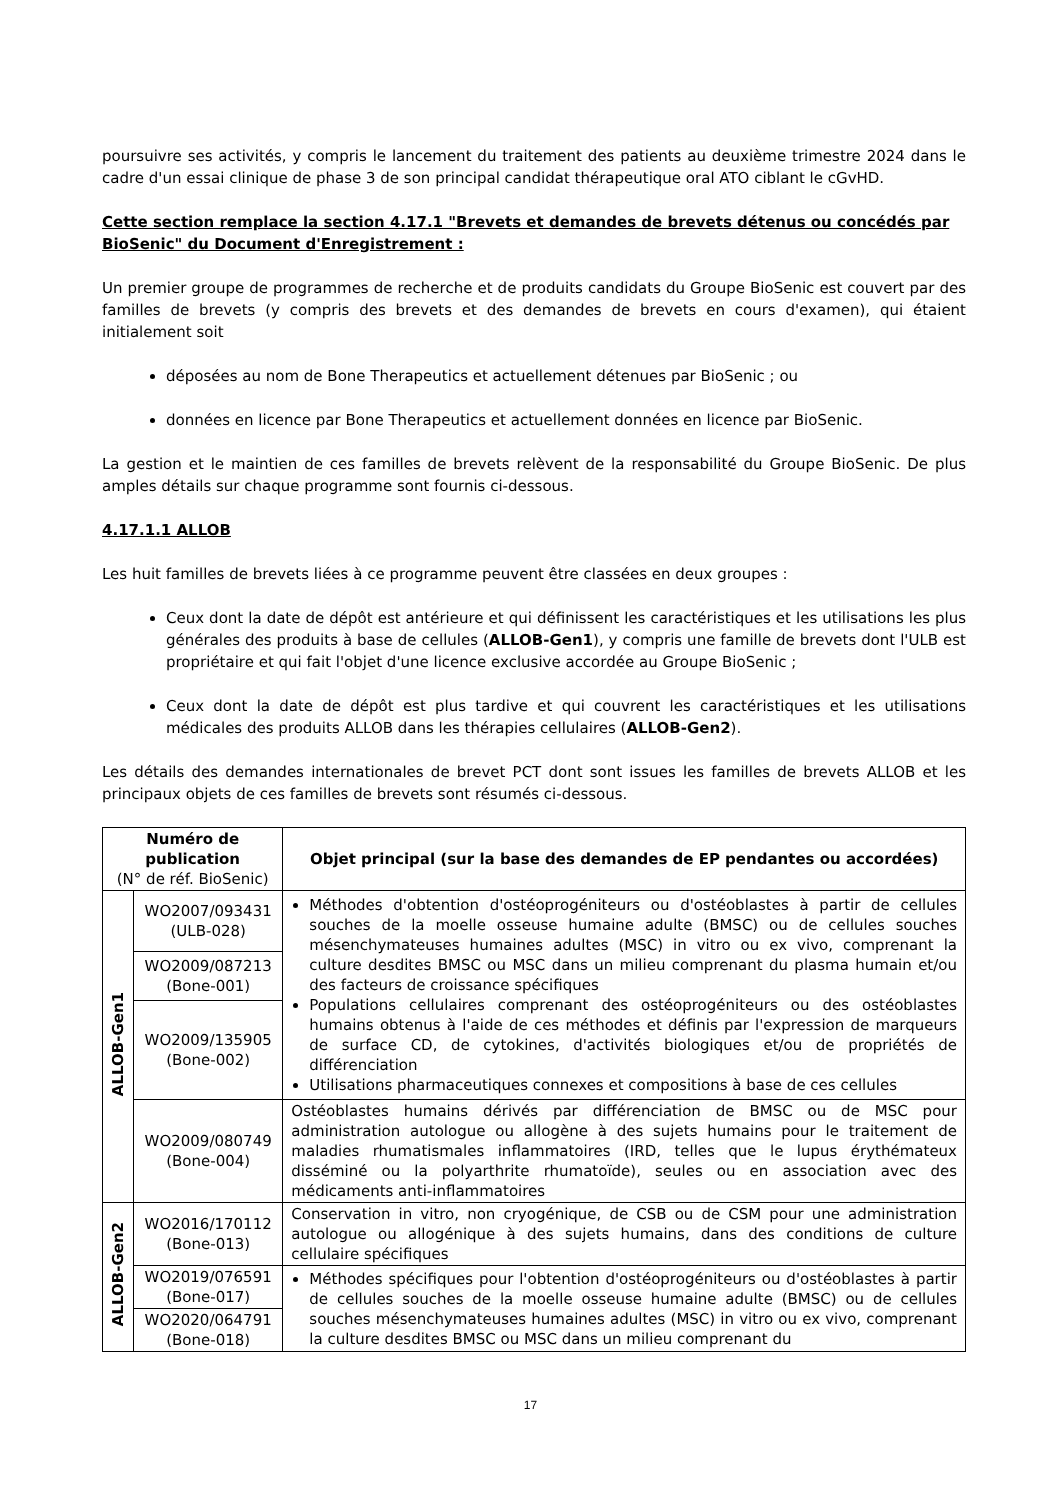poursuivre ses activités, y compris le lancement du traitement des patients au deuxième trimestre 2024 dans le cadre d'un essai clinique de phase 3 de son principal candidat thérapeutique oral ATO ciblant le cGvHD.
Cette section remplace la section 4.17.1 "Brevets et demandes de brevets détenus ou concédés par BioSenic" du Document d'Enregistrement :
Un premier groupe de programmes de recherche et de produits candidats du Groupe BioSenic est couvert par des familles de brevets (y compris des brevets et des demandes de brevets en cours d'examen), qui étaient initialement soit
déposées au nom de Bone Therapeutics et actuellement détenues par BioSenic ; ou
données en licence par Bone Therapeutics et actuellement données en licence par BioSenic.
La gestion et le maintien de ces familles de brevets relèvent de la responsabilité du Groupe BioSenic. De plus amples détails sur chaque programme sont fournis ci-dessous.
4.17.1.1 ALLOB
Les huit familles de brevets liées à ce programme peuvent être classées en deux groupes :
Ceux dont la date de dépôt est antérieure et qui définissent les caractéristiques et les utilisations les plus générales des produits à base de cellules (ALLOB-Gen1), y compris une famille de brevets dont l'ULB est propriétaire et qui fait l'objet d'une licence exclusive accordée au Groupe BioSenic ;
Ceux dont la date de dépôt est plus tardive et qui couvrent les caractéristiques et les utilisations médicales des produits ALLOB dans les thérapies cellulaires (ALLOB-Gen2).
Les détails des demandes internationales de brevet PCT dont sont issues les familles de brevets ALLOB et les principaux objets de ces familles de brevets sont résumés ci-dessous.
| Numéro de publication (N° de réf. BioSenic) | | Objet principal (sur la base des demandes de EP pendantes ou accordées) |
| --- | --- | --- |
| ALLOB-Gen1 | WO2007/093431 (ULB-028) | Méthodes d'obtention d'ostéoprogéniteurs ou d'ostéoblastes à partir de cellules souches de la moelle osseuse humaine adulte (BMSC) ou de cellules souches mésenchymateuses humaines adultes (MSC) in vitro ou ex vivo, comprenant la culture desdites BMSC ou MSC dans un milieu comprenant du plasma humain et/ou des facteurs de croissance spécifiques Populations cellulaires comprenant des ostéoprogéniteurs ou des ostéoblastes humains obtenus à l'aide de ces méthodes et définis par l'expression de marqueurs de surface CD, de cytokines, d'activités biologiques et/ou de propriétés de différenciation Utilisations pharmaceutiques connexes et compositions à base de ces cellules |
| | WO2009/087213 (Bone-001) | |
| | WO2009/135905 (Bone-002) | |
| | WO2009/080749 (Bone-004) | Ostéoblastes humains dérivés par différenciation de BMSC ou de MSC pour administration autologue ou allogène à des sujets humains pour le traitement de maladies rhumatismales inflammatoires (IRD, telles que le lupus érythémateux disséminé ou la polyarthrite rhumatoïde), seules ou en association avec des médicaments anti-inflammatoires |
| ALLOB-Gen2 | WO2016/170112 (Bone-013) | Conservation in vitro, non cryogénique, de CSB ou de CSM pour une administration autologue ou allogénique à des sujets humains, dans des conditions de culture cellulaire spécifiques |
| | WO2019/076591 (Bone-017) | Méthodes spécifiques pour l'obtention d'ostéoprogéniteurs ou d'ostéoblastes à partir de cellules souches de la moelle osseuse humaine adulte (BMSC) ou de cellules souches mésenchymateuses humaines adultes (MSC) in vitro ou ex vivo, comprenant la culture desdites BMSC ou MSC dans un milieu comprenant du |
| | WO2020/064791 (Bone-018) | |
17